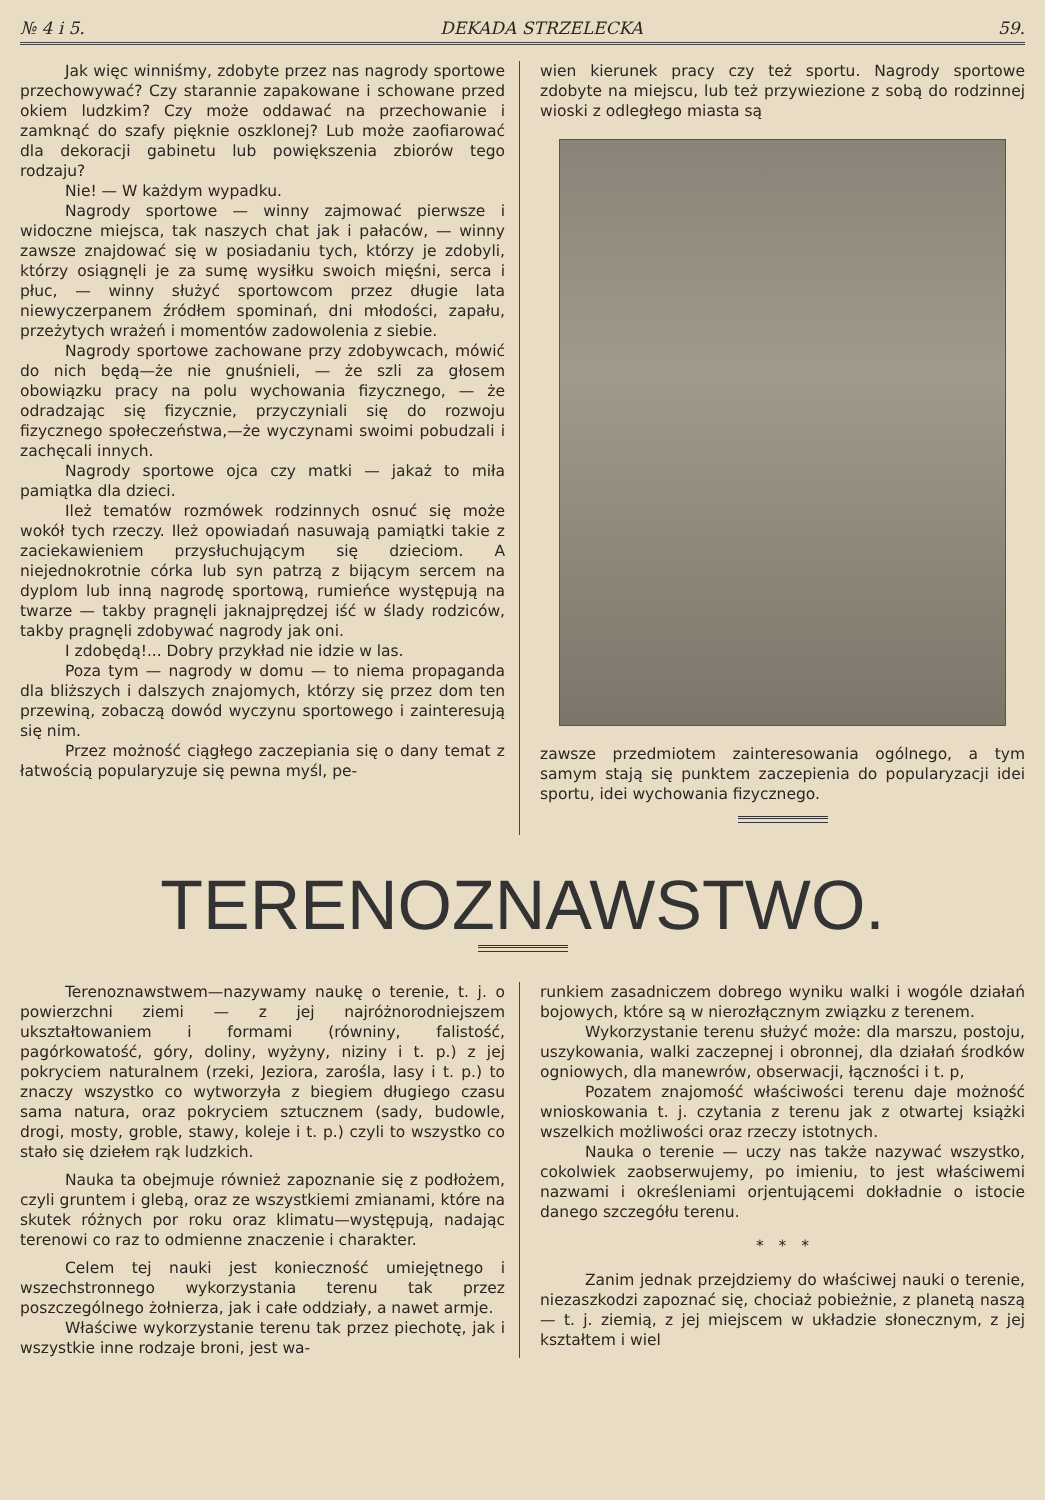№ 4 i 5. DEKADA STRZELECKA 59.
Jak więc winniśmy, zdobyte przez nas nagrody sportowe przechowywać? Czy starannie zapakowane i schowane przed okiem ludzkim? Czy może oddawać na przechowanie i zamknąć do szafy pięknie oszklonej? Lub może zaofiarować dla dekoracji gabinetu lub powiększenia zbiorów tego rodzaju?
Nie! — W każdym wypadku.
Nagrody sportowe — winny zajmować pierwsze i widoczne miejsca, tak naszych chat jak i pałaców, — winny zawsze znajdować się w posiadaniu tych, którzy je zdobyli, którzy osiągnęli je za sumę wysiłku swoich mięśni, serca i płuc, — winny służyć sportowcom przez długie lata niewyczerpanem źródłem spominań, dni młodości, zapału, przeżytych wrażeń i momentów zadowolenia z siebie.
Nagrody sportowe zachowane przy zdobywcach, mówić do nich będą—że nie gnuśnieli, — że szli za głosem obowiązku pracy na polu wychowania fizycznego, — że odradzając się fizycznie, przyczyniali się do rozwoju fizycznego społeczeństwa,—że wyczynami swoimi pobudzali i zachęcali innych.
Nagrody sportowe ojca czy matki — jakaż to miła pamiątka dla dzieci.
Ileż tematów rozmówek rodzinnych osnuć się może wokół tych rzeczy. Ileż opowiadań nasuwają pamiątki takie z zaciekawieniem przysłuchującym się dzieciom. A niejednokrotnie córka lub syn patrzą z bijącym sercem na dyplom lub inną nagrodę sportową, rumieńce występują na twarze — takby pragnęli jaknajprędzej iść w ślady rodziców, takby pragnęli zdobywać nagrody jak oni.
I zdobędą!... Dobry przykład nie idzie w las.
Poza tym — nagrody w domu — to niema propaganda dla bliższych i dalszych znajomych, którzy się przez dom ten przewiną, zobaczą dowód wyczynu sportowego i zainteresują się nim.
Przez możność ciągłego zaczepiania się o dany temat z łatwością popularyzuje się pewna myśl, pe-
wien kierunek pracy czy też sportu. Nagrody sportowe zdobyte na miejscu, lub też przywiezione z sobą do rodzinnej wioski z odległego miasta są
zawsze przedmiotem zainteresowania ogólnego, a tym samym stają się punktem zaczepienia do popularyzacji idei sportu, idei wychowania fizycznego.
TERENOZNAWSTWO.
Terenoznawstwem—nazywamy naukę o terenie, t. j. o powierzchni ziemi — z jej najróżnorodniejszem ukształtowaniem i formami (równiny, falistość, pagórkowatość, góry, doliny, wyżyny, niziny i t. p.) z jej pokryciem naturalnem (rzeki, Jeziora, zarośla, lasy i t. p.) to znaczy wszystko co wytworzyła z biegiem długiego czasu sama natura, oraz pokryciem sztucznem (sady, budowle, drogi, mosty, groble, stawy, koleje i t. p.) czyli to wszystko co stało się dziełem rąk ludzkich.
Nauka ta obejmuje również zapoznanie się z podłożem, czyli gruntem i glebą, oraz ze wszystkiemi zmianami, które na skutek różnych por roku oraz klimatu—występują, nadając terenowi co raz to odmienne znaczenie i charakter.
Celem tej nauki jest konieczność umiejętnego i wszechstronnego wykorzystania terenu tak przez poszczególnego żołnierza, jak i całe oddziały, a nawet armje.
Właściwe wykorzystanie terenu tak przez piechotę, jak i wszystkie inne rodzaje broni, jest wa-
runkiem zasadniczem dobrego wyniku walki i wogóle działań bojowych, które są w nierozłącznym związku z terenem.
Wykorzystanie terenu służyć może: dla marszu, postoju, uszykowania, walki zaczepnej i obronnej, dla działań środków ogniowych, dla manewrów, obserwacji, łączności i t. p,
Pozatem znajomość właściwości terenu daje możność wnioskowania t. j. czytania z terenu jak z otwartej książki wszelkich możliwości oraz rzeczy istotnych.
Nauka o terenie — uczy nas także nazywać wszystko, cokolwiek zaobserwujemy, po imieniu, to jest właściwemi nazwami i określeniami orjentującemi dokładnie o istocie danego szczegółu terenu.
* * *
Zanim jednak przejdziemy do właściwej nauki o terenie, niezaszkodzi zapoznać się, chociaż pobieżnie, z planetą naszą — t. j. ziemią, z jej miejscem w układzie słonecznym, z jej kształtem i wiel